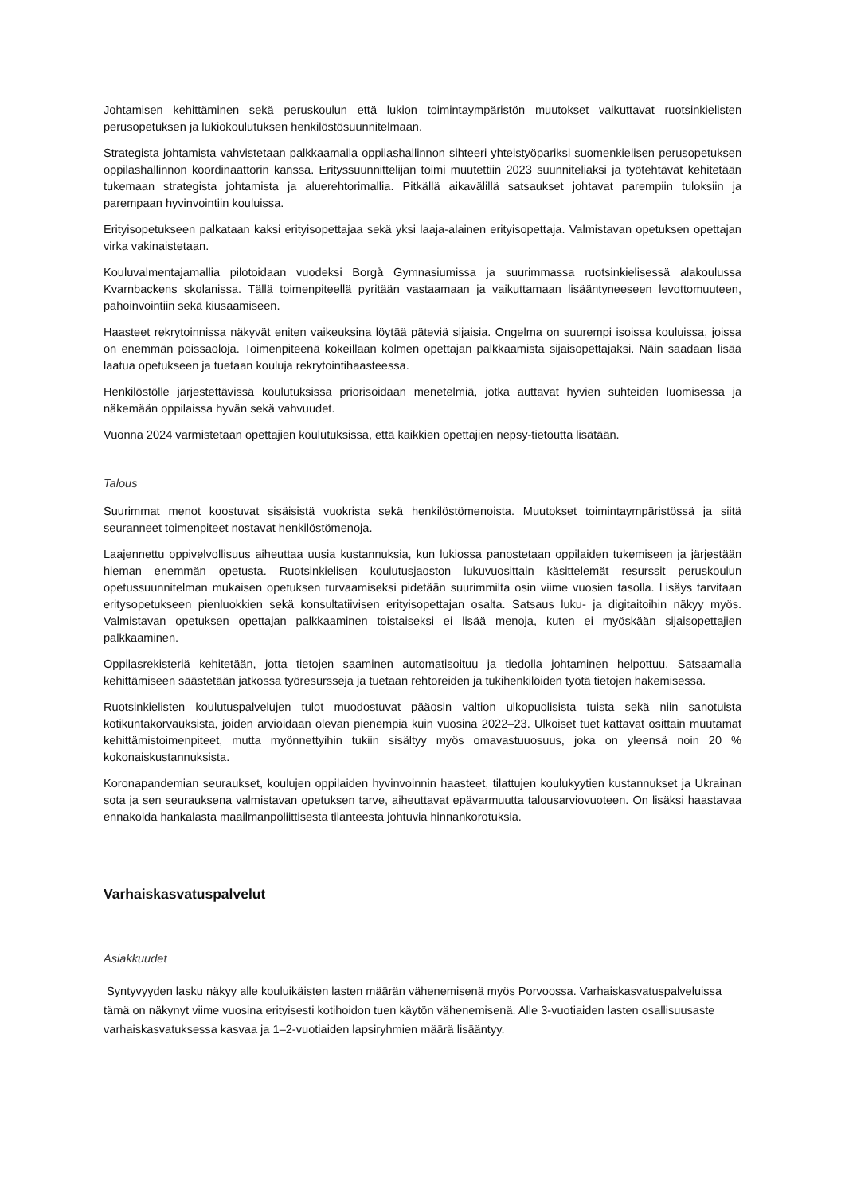Johtamisen kehittäminen sekä peruskoulun että lukion toimintaympäristön muutokset vaikuttavat ruotsinkielisten perusopetuksen ja lukiokoulutuksen henkilöstösuunnitelmaan.
Strategista johtamista vahvistetaan palkkaamalla oppilashallinnon sihteeri yhteistyöpariksi suomenkielisen perusopetuksen oppilashallinnon koordinaattorin kanssa. Erityssuunnittelijan toimi muutettiin 2023 suunniteliaksi ja työtehtävät kehitetään tukemaan strategista johtamista ja aluerehtorimallia. Pitkällä aikavälillä satsaukset johtavat parempiin tuloksiin ja parempaan hyvinvointiin kouluissa.
Erityisopetukseen palkataan kaksi erityisopettajaa sekä yksi laaja-alainen erityisopettaja. Valmistavan opetuksen opettajan virka vakinaistetaan.
Kouluvalmentajamallia pilotoidaan vuodeksi Borgå Gymnasiumissa ja suurimmassa ruotsinkielisessä alakoulussa Kvarnbackens skolanissa. Tällä toimenpiteellä pyritään vastaamaan ja vaikuttamaan lisääntyneeseen levottomuuteen, pahoinvointiin sekä kiusaamiseen.
Haasteet rekrytoinnissa näkyvät eniten vaikeuksina löytää päteviä sijaisia. Ongelma on suurempi isoissa kouluissa, joissa on enemmän poissaoloja. Toimenpiteenä kokeillaan kolmen opettajan palkkaamista sijaisopettajaksi. Näin saadaan lisää laatua opetukseen ja tuetaan kouluja rekrytointihaasteessa.
Henkilöstölle järjestettävissä koulutuksissa priorisoidaan menetelmiä, jotka auttavat hyvien suhteiden luomisessa ja näkemään oppilaissa hyvän sekä vahvuudet.
Vuonna 2024 varmistetaan opettajien koulutuksissa, että kaikkien opettajien nepsy-tietoutta lisätään.
Talous
Suurimmat menot koostuvat sisäisistä vuokrista sekä henkilöstömenoista. Muutokset toimintaympäristössä ja siitä seuranneet toimenpiteet nostavat henkilöstömenoja.
Laajennettu oppivelvollisuus aiheuttaa uusia kustannuksia, kun lukiossa panostetaan oppilaiden tukemiseen ja järjestään hieman enemmän opetusta. Ruotsinkielisen koulutusjaoston lukuvuosittain käsittelemät resurssit peruskoulun opetussuunnitelman mukaisen opetuksen turvaamiseksi pidetään suurimmilta osin viime vuosien tasolla. Lisäys tarvitaan eritysopetukseen pienluokkien sekä konsultatiivisen erityisopettajan osalta. Satsaus luku- ja digitaitoihin näkyy myös. Valmistavan opetuksen opettajan palkkaaminen toistaiseksi ei lisää menoja, kuten ei myöskään sijaisopettajien palkkaaminen.
Oppilasrekisteriä kehitetään, jotta tietojen saaminen automatisoituu ja tiedolla johtaminen helpottuu. Satsaamalla kehittämiseen säästetään jatkossa työresursseja ja tuetaan rehtoreiden ja tukihenkilöiden työtä tietojen hakemisessa.
Ruotsinkielisten koulutuspalvelujen tulot muodostuvat pääosin valtion ulkopuolisista tuista sekä niin sanotuista kotikuntakorvauksista, joiden arvioidaan olevan pienempiä kuin vuosina 2022–23. Ulkoiset tuet kattavat osittain muutamat kehittämistoimenpiteet, mutta myönnettyihin tukiin sisältyy myös omavastuuosuus, joka on yleensä noin 20 % kokonaiskustannuksista.
Koronapandemian seuraukset, koulujen oppilaiden hyvinvoinnin haasteet, tilattujen koulukyytien kustannukset ja Ukrainan sota ja sen seurauksena valmistavan opetuksen tarve, aiheuttavat epävarmuutta talousarviovuoteen. On lisäksi haastavaa ennakoida hankalasta maailmanpoliittisesta tilanteesta johtuvia hinnankorotuksia.
Varhaiskasvatuspalvelut
Asiakkuudet
Syntyvyyden lasku näkyy alle kouluikäisten lasten määrän vähenemisenä myös Porvoossa. Varhaiskasvatuspalveluissa tämä on näkynyt viime vuosina erityisesti kotihoidon tuen käytön vähenemisenä. Alle 3-vuotiaiden lasten osallisuusaste varhaiskasvatuksessa kasvaa ja 1–2-vuotiaiden lapsiryhmien määrä lisääntyy.